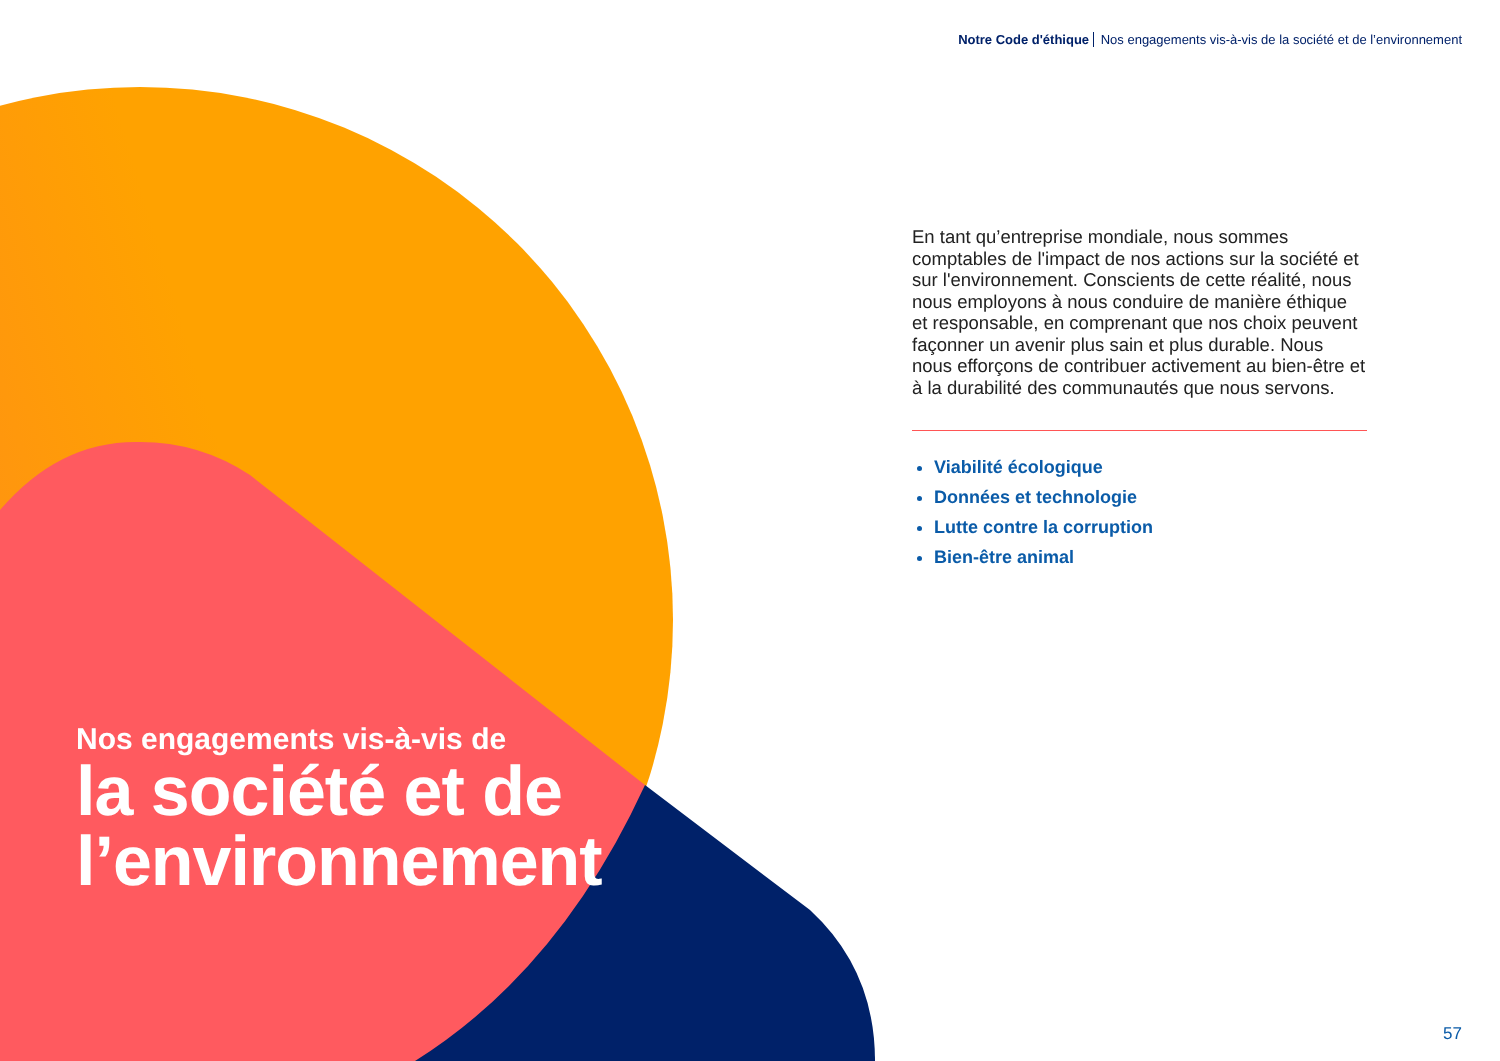Notre Code d'éthique Nos engagements vis-à-vis de la société et de l’environnement
Nos engagements vis-à-vis de
la société et de
l’environnement
En tant qu’entreprise mondiale, nous sommes comptables de l'impact de nos actions sur la société et sur l'environnement. Conscients de cette réalité, nous nous employons à nous conduire de manière éthique et responsable, en comprenant que nos choix peuvent façonner un avenir plus sain et plus durable. Nous nous efforçons de contribuer activement au bien-être et à la durabilité des communautés que nous servons.
Viabilité écologique
Données et technologie
Lutte contre la corruption
Bien-être animal
57